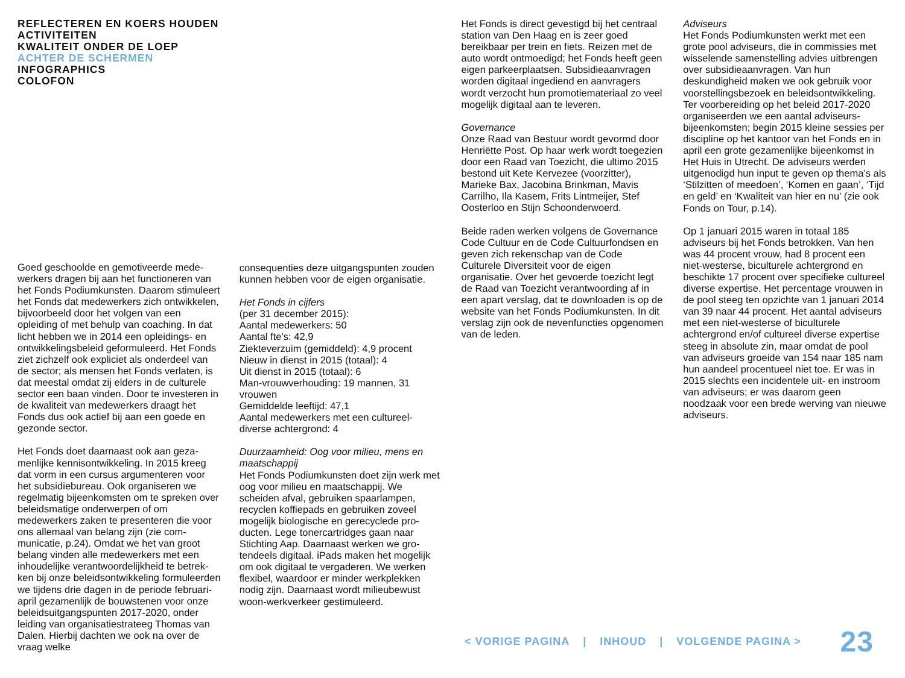REFLECTEREN EN KOERS HOUDEN
ACTIVITEITEN
KWALITEIT ONDER DE LOEP
ACHTER DE SCHERMEN
INFOGRAPHICS
COLOFON
Goed geschoolde en gemotiveerde mede­werkers dragen bij aan het functioneren van het Fonds Podiumkunsten. Daarom stimu­leert het Fonds dat medewerkers zich ontwikkelen, bijvoorbeeld door het volgen van een opleiding of met behulp van coaching. In dat licht hebben we in 2014 een opleidings- en ontwikkelingsbeleid geformuleerd. Het Fonds ziet zichzelf ook expliciet als onderdeel van de sector; als mensen het Fonds verlaten, is dat meestal omdat zij elders in de culturele sector een baan vinden. Door te investeren in de kwaliteit van medewerkers draagt het Fonds dus ook actief bij aan een goede en gezonde sector.
Het Fonds doet daarnaast ook aan geza­menlijke kennisontwikkeling. In 2015 kreeg dat vorm in een cursus argumenteren voor het subsidiebureau. Ook organiseren we regelmatig bijeenkomsten om te spreken over beleidsmatige onderwerpen of om medewerkers zaken te presenteren die voor ons allemaal van belang zijn (zie com­municatie, p.24). Omdat we het van groot belang vinden alle medewerkers met een inhoudelijke verantwoordelijkheid te betrek­ken bij onze beleidsontwikkeling formuleer­den we tijdens drie dagen in de periode februari-april gezamenlijk de bouwstenen voor onze beleidsuitgangspunten 2017-2020, onder leiding van organisa­tiestrateeg Thomas van Dalen. Hierbij dachten we ook na over de vraag welke
consequenties deze uitgangspunten zou­den kunnen hebben voor de eigen organi­satie.
Het Fonds in cijfers
(per 31 december 2015):
Aantal medewerkers: 50
Aantal fte’s: 42,9
Ziekteverzuim (gemiddeld): 4,9 procent
Nieuw in dienst in 2015 (totaal): 4
Uit dienst in 2015 (totaal): 6
Man-vrouwverhouding: 19 mannen, 31 vrouwen
Gemiddelde leeftijd: 47,1
Aantal medewerkers met een cultureel-diverse achtergrond: 4
Duurzaamheid: Oog voor milieu, mens en maatschappij
Het Fonds Podiumkunsten doet zijn werk met oog voor milieu en maatschappij. We scheiden afval, gebruiken spaarlampen, recyclen koffiepads en gebruiken zoveel mogelijk biologische en gerecyclede pro­ducten. Lege tonercartridges gaan naar Stichting Aap. Daarnaast werken we gro­tendeels digitaal. iPads maken het mogelijk om ook digitaal te vergaderen. We werken flexibel, waardoor er minder werkplekken nodig zijn. Daarnaast wordt milieubewust woon-werkverkeer gestimuleerd.
Het Fonds is direct gevestigd bij het cen­traal station van Den Haag en is zeer goed bereikbaar per trein en fiets. Reizen met de auto wordt ontmoedigd; het Fonds heeft geen eigen parkeerplaatsen. Subsidie­aanvragen worden digitaal ingediend en aanvragers wordt verzocht hun promotie­materiaal zo veel mogelijk digitaal aan te leveren.
Governance
Onze Raad van Bestuur wordt gevormd door Henriëtte Post. Op haar werk wordt toegezien door een Raad van Toezicht, die ultimo 2015 bestond uit Kete Kervezee (voorzitter), Marieke Bax, Jacobina Brinkman, Mavis Carrilho, Ila Kasem, Frits Lintmeijer, Stef Oosterloo en Stijn Schoonderwoerd.
Beide raden werken volgens de Gover­nance Code Cultuur en de Code Cultuur­fondsen en geven zich rekenschap van de Code Culturele Diversiteit voor de eigen organisatie. Over het gevoerde toezicht legt de Raad van Toezicht verantwoording af in een apart verslag, dat te downloaden is op de website van het Fonds Podiumkunsten. In dit verslag zijn ook de nevenfuncties opgenomen van de leden.
Adviseurs
Het Fonds Podiumkunsten werkt met een grote pool adviseurs, die in commissies met wisselende samenstelling advies uit­brengen over subsidieaanvragen. Van hun deskundigheid maken we ook gebruik voor voorstellingsbezoek en beleidsontwikkeling. Ter voorbereiding op het beleid 2017-2020 organiseerden we een aantal adviseurs-bijeenkomsten; begin 2015 kleine sessies per discipline op het kantoor van het Fonds en in april een grote gezamenlijke bijeen­komst in Het Huis in Utrecht. De adviseurs werden uitgenodigd hun input te geven op thema’s als ‘Stilzitten of meedoen’, ‘Komen en gaan’, ‘Tijd en geld’ en ‘Kwaliteit van hier en nu’ (zie ook Fonds on Tour, p.14).
Op 1 januari 2015 waren in totaal 185 adviseurs bij het Fonds betrokken. Van hen was 44 procent vrouw, had 8 procent een niet-westerse, biculturele achtergrond en beschikte 17 procent over specifieke cul­tureel diverse expertise. Het percentage vrouwen in de pool steeg ten opzichte van 1 januari 2014 van 39 naar 44 procent. Het aantal adviseurs met een niet-westerse of biculturele achtergrond en/of cultureel diverse expertise steeg in absolute zin, maar omdat de pool van adviseurs groeide van 154 naar 185 nam hun aandeel pro­centueel niet toe. Er was in 2015 slechts een incidentele uit- en instroom van advi­seurs; er was daarom geen noodzaak voor een brede werving van nieuwe adviseurs.
< VORIGE PAGINA | INHOUD | VOLGENDE PAGINA > 23